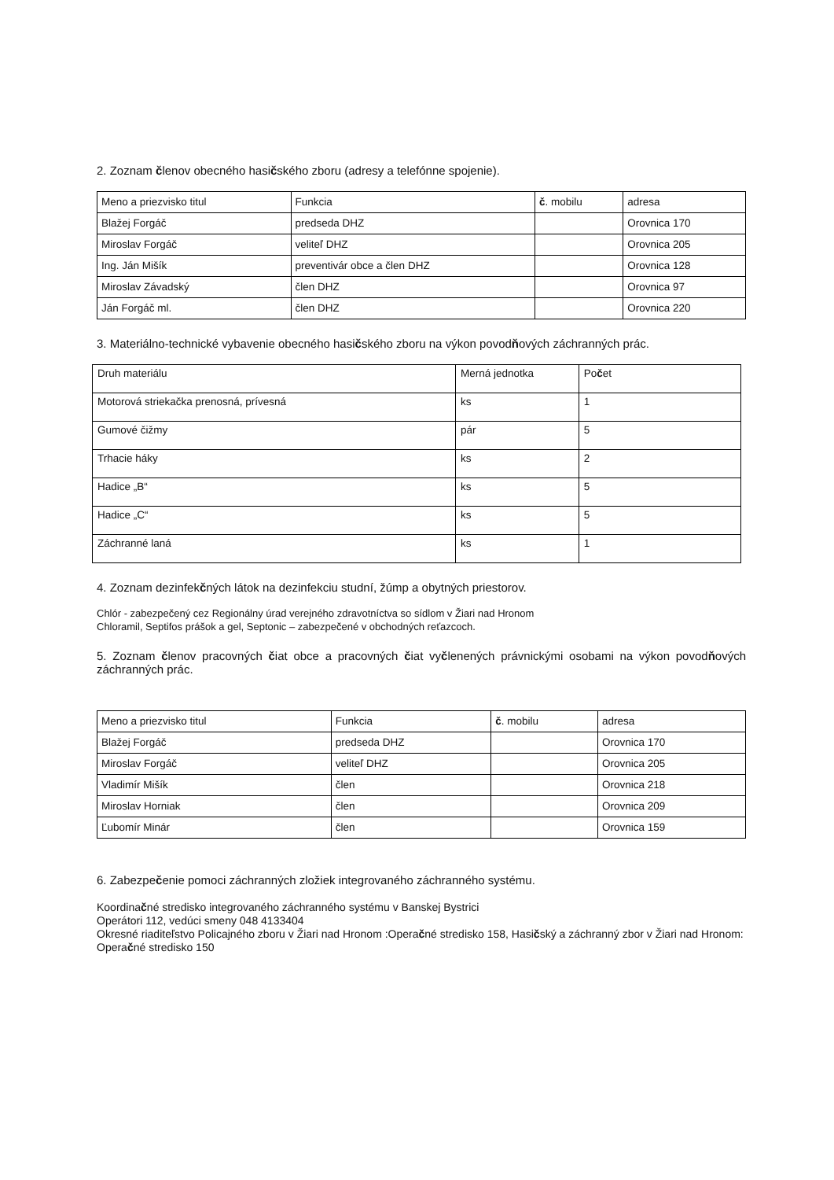2. Zoznam členov obecného hasičského zboru (adresy a telefónne spojenie).
| Meno a priezvisko titul | Funkcia | č . mobilu | adresa |
| Blažej Forgáč | predseda DHZ | | Orovnica 170 |
| Miroslav Forgáč | veliteľ DHZ | | Orovnica 205 |
| Ing. Ján Mišík | preventivár obce a člen DHZ | | Orovnica 128 |
| Miroslav Závadský | člen DHZ | | Orovnica 97 |
| Ján Forgáč ml. | člen DHZ | | Orovnica 220 |
3. Materiálno-technické vybavenie obecného hasičského zboru na výkon povodňových záchranných prác.
| Druh materiálu | Merná jednotka | Po č et |
| Motorová striekačka prenosná, prívesná | ks | 1 |
| Gumové čižmy | pár | 5 |
| Trhacie háky | ks | 2 |
| Hadice „B“ | ks | 5 |
| Hadice „C“ | ks | 5 |
| Záchranné laná | ks | 1 |
4. Zoznam dezinfekčných látok na dezinfekciu studní, žúmp a obytných priestorov.
Chlór - zabezpečený cez Regionálny úrad verejného zdravotníctva so sídlom v Žiari nad Hronom
Chloramil, Septifos prášok a gel, Septonic – zabezpečené v obchodných reťazcoch.
5. Zoznam členov pracovných čiat obce a pracovných čiat vyčlenených právnickými osobami na výkon povodňových záchranných prác.
| Meno a priezvisko titul | Funkcia | č . mobilu | adresa |
| Blažej Forgáč | predseda DHZ | | Orovnica 170 |
| Miroslav Forgáč | veliteľ DHZ | | Orovnica 205 |
| Vladimír Mišík | člen | | Orovnica 218 |
| Miroslav Horniak | člen | | Orovnica 209 |
| Ľubomír Minár | člen | | Orovnica 159 |
6. Zabezpečenie pomoci záchranných zložiek integrovaného záchranného systému.
Koordinačné stredisko integrovaného záchranného systému v Banskej Bystrici
Operátori 112, vedúci smeny 048 4133404
Okresné riaditeľstvo Policajného zboru v Žiari nad Hronom :Operačné stredisko 158, Hasičský a záchranný zbor v Žiari nad Hronom: Operačné stredisko 150